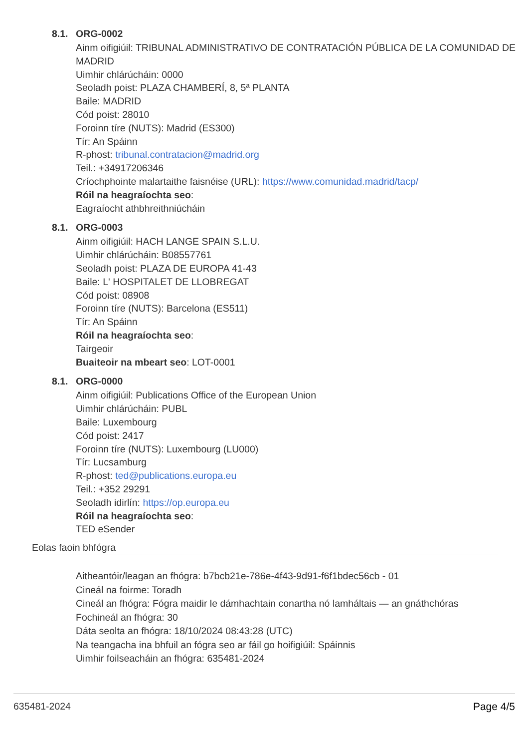8.1. ORG-0002
Ainm oifigiúil: TRIBUNAL ADMINISTRATIVO DE CONTRATACIÓN PÚBLICA DE LA COMUNIDAD DE MADRID
Uimhir chlárúcháin: 0000
Seoladh poist: PLAZA CHAMBERÍ, 8, 5ª PLANTA
Baile: MADRID
Cód poist: 28010
Foroinn tíre (NUTS): Madrid (ES300)
Tír: An Spáinn
R-phost: tribunal.contratacion@madrid.org
Teil.: +34917206346
Críochphointe malartaithe faisnéise (URL): https://www.comunidad.madrid/tacp/
Róil na heagraíochta seo:
Eagraíocht athbhreithniúcháin
8.1. ORG-0003
Ainm oifigiúil: HACH LANGE SPAIN S.L.U.
Uimhir chlárúcháin: B08557761
Seoladh poist: PLAZA DE EUROPA 41-43
Baile: L' HOSPITALET DE LLOBREGAT
Cód poist: 08908
Foroinn tíre (NUTS): Barcelona (ES511)
Tír: An Spáinn
Róil na heagraíochta seo:
Tairgeoir
Buaiteoir na mbeart seo: LOT-0001
8.1. ORG-0000
Ainm oifigiúil: Publications Office of the European Union
Uimhir chlárúcháin: PUBL
Baile: Luxembourg
Cód poist: 2417
Foroinn tíre (NUTS): Luxembourg (LU000)
Tír: Lucsamburg
R-phost: ted@publications.europa.eu
Teil.: +352 29291
Seoladh idirlín: https://op.europa.eu
Róil na heagraíochta seo:
TED eSender
Eolas faoin bhfógra
Aitheantóir/leagan an fhógra: b7bcb21e-786e-4f43-9d91-f6f1bdec56cb - 01
Cineál na foirme: Toradh
Cineál an fhógra: Fógra maidir le dámhachtain conartha nó lamháltais — an gnáthchóras
Fochineál an fhógra: 30
Dáta seolta an fhógra: 18/10/2024 08:43:28 (UTC)
Na teangacha ina bhfuil an fógra seo ar fáil go hoifigiúil: Spáinnis
Uimhir foilseacháin an fhógra: 635481-2024
635481-2024 Page 4/5